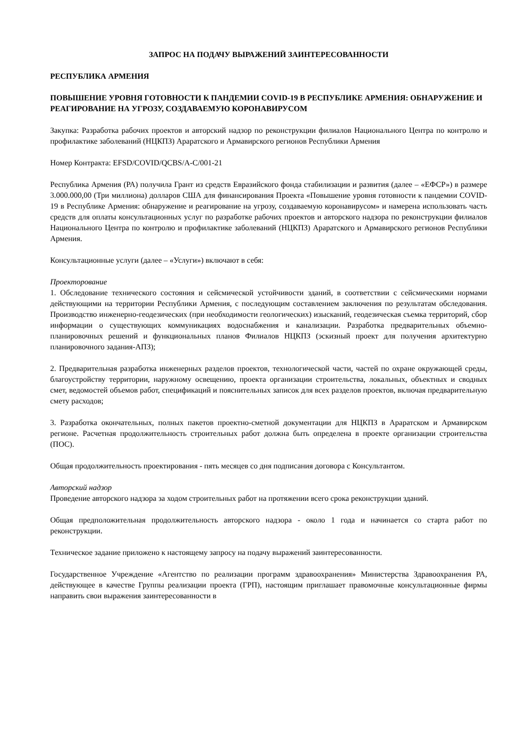ЗАПРОС НА ПОДАЧУ ВЫРАЖЕНИЙ ЗАИНТЕРЕСОВАННОСТИ
РЕСПУБЛИКА АРМЕНИЯ
ПОВЫШЕНИЕ УРОВНЯ ГОТОВНОСТИ К ПАНДЕМИИ COVID-19 В РЕСПУБЛИКЕ АРМЕНИЯ: ОБНАРУЖЕНИЕ И РЕАГИРОВАНИЕ НА УГРОЗУ, СОЗДАВАЕМУЮ КОРОНАВИРУСОМ
Закупка: Разработка рабочих проектов и авторский надзор по реконструкции филиалов Национального Центра по контролю и профилактике заболеваний (НЦКПЗ) Араратского и Армавирского регионов Республики Армения
Номер Контракта: EFSD/COVID/QCBS/A-C/001-21
Республика Армения (РА) получила Грант из средств Евразийского фонда стабилизации и развития (далее – «ЕФСР») в размере 3.000.000,00 (Три миллиона) долларов США для финансирования Проекта «Повышение уровня готовности к пандемии COVID-19 в Республике Армения: обнаружение и реагирование на угрозу, создаваемую коронавирусом» и намерена использовать часть средств для оплаты консультационных услуг по разработке рабочих проектов и авторского надзора по реконструкции филиалов Национального Центра по контролю и профилактике заболеваний (НЦКПЗ) Араратского и Армавирского регионов Республики Армения.
Консультационные услуги (далее – «Услуги») включают в себя:
Проекторование
1. Обследование технического состояния и сейсмической устойчивости зданий, в соответствии с сейсмическими нормами действующими на территории Республики Армения, с последующим составлением заключения по результатам обследования. Производство инженерно-геодезических (при необходимости геологических) изысканий, геодезическая съемка территорий, сбор информации о существующих коммуникациях водоснабжения и канализации. Разработка предварительных объемно-планировочных решений и функциональных планов Филиалов НЦКПЗ (эскизный проект для получения архитектурно планировочного задания-АПЗ);
2. Предварительная разработка инженерных разделов проектов, технологической части, частей по охране окружающей среды, благоустройству территории, наружному освещению, проекта организации строительства, локальных, объектных и сводных смет, ведомостей объемов работ, спецификаций и пояснительных записок для всех разделов проектов, включая предварительную смету расходов;
3. Разработка окончательных, полных пакетов проектно-сметной документации для НЦКПЗ в Араратском и Армавирском регионе. Расчетная продолжительность строительных работ должна быть определена в проекте организации строительства (ПОС).
Общая продолжительность проектирования - пять месяцев со дня подписания договора с Консультантом.
Авторский надзор
Проведение авторского надзора за ходом строительных работ на протяжении всего срока реконструкции зданий.
Общая предположительная продолжительность авторского надзора - около 1 года и начинается со старта работ по реконструкции.
Техническое задание приложено к настоящему запросу на подачу выражений заинтересованности.
Государственное Учреждение «Агентство по реализации программ здравоохранения» Министерства Здравоохранения РА, действующее в качестве Группы реализации проекта (ГРП), настоящим приглашает правомочные консультационные фирмы направить свои выражения заинтересованности в